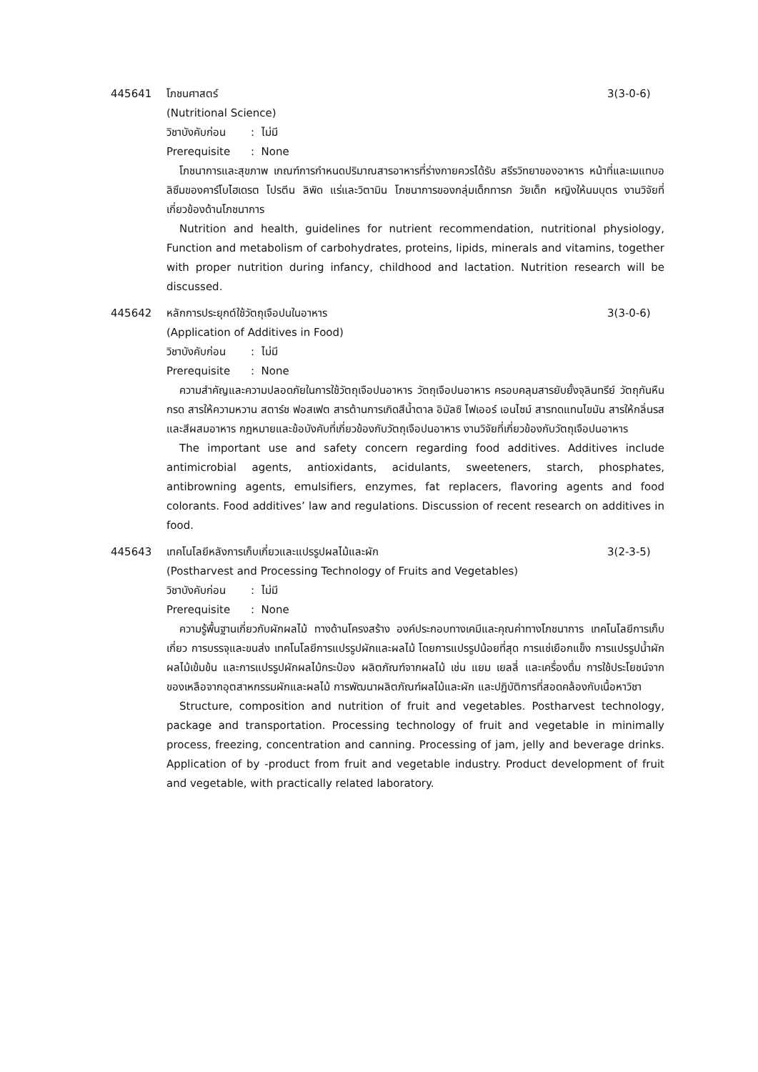445641 โภชนศาสตร์ 3(3-0-6)
(Nutritional Science)
วิชาบังคับก่อน: ไม่มี
Prerequisite: None
โภชนาการและสุขภาพ เกณฑ์การกำหนดปริมาณสารอาหารที่ร่างกายควรได้รับ สรีรวิทยาของอาหาร หน้าที่และเมแทบอลิซึมของคาร์โบไฮเดรต โปรตีน ลิพิด แร่และวิตามิน โภชนาการของกลุ่มเด็กทารก วัยเด็ก หญิงให้นมบุตร งานวิจัยที่เกี่ยวข้องด้านโภชนาการ
Nutrition and health, guidelines for nutrient recommendation, nutritional physiology, Function and metabolism of carbohydrates, proteins, lipids, minerals and vitamins, together with proper nutrition during infancy, childhood and lactation. Nutrition research will be discussed.
445642 หลักการประยุกต์ใช้วัตถุเจือปนในอาหาร
3(3-0-6)
(Application of Additives in Food)
วิชาบังคับก่อน: ไม่มี
Prerequisite: None
ความสำคัญและความปลอดภัยในการใช้วัตถุเจือปนอาหาร วัตถุเจือปนอาหาร ครอบคลุมสารยับยั้งจุลินทรีย์ วัตถุกันหืน กรด สารให้ความหวาน สตาร์ช ฟอสเฟต สารต้านการเกิดสีน้ำตาล อิมัลซิ ไฟเออร์ เอนไซม์ สารทดแทนไขมัน สารให้กลิ่นรส และสีผสมอาหาร กฎหมายและข้อบังคับที่เกี่ยวข้องกับวัตถุเจือปนอาหาร งานวิจัยที่เกี่ยวข้องกับวัตถุเจือปนอาหาร
The important use and safety concern regarding food additives. Additives include antimicrobial agents, antioxidants, acidulants, sweeteners, starch, phosphates, antibrowning agents, emulsifiers, enzymes, fat replacers, flavoring agents and food colorants. Food additives’ law and regulations. Discussion of recent research on additives in food.
445643 เทคโนโลยีหลังการเก็บเกี่ยวและแปรรูปผลไม้และผัก
3(2-3-5)
(Postharvest and Processing Technology of Fruits and Vegetables)
วิชาบังคับก่อน: ไม่มี
Prerequisite: None
ความรู้พื้นฐานเกี่ยวกับผักผลไม้ ทางด้านโครงสร้าง องค์ประกอบทางเคมีและคุณค่าทางโภชนาการ เทคโนโลยีการเก็บเกี่ยว การบรรจุและขนส่ง เทคโนโลยีการแปรรูปผักและผลไม้ โดยการแปรรูปน้อยที่สุด การแช่เยือกแข็ง การแปรรูปน้ำผักผลไม้เข้มข้น และการแปรรูปผักผลไม้กระป๋อง ผลิตภัณฑ์จากผลไม้ เช่น แยม เยลลี่ และเครื่องดื่ม การใช้ประโยชน์จากของเหลือจากอุตสาหกรรมผักและผลไม้ การพัฒนาผลิตภัณฑ์ผลไม้และผัก และปฏิบัติการที่สอดคล้องกับเนื้อหาวิชา
Structure, composition and nutrition of fruit and vegetables. Postharvest technology, package and transportation. Processing technology of fruit and vegetable in minimally process, freezing, concentration and canning. Processing of jam, jelly and beverage drinks. Application of by -product from fruit and vegetable industry. Product development of fruit and vegetable, with practically related laboratory.